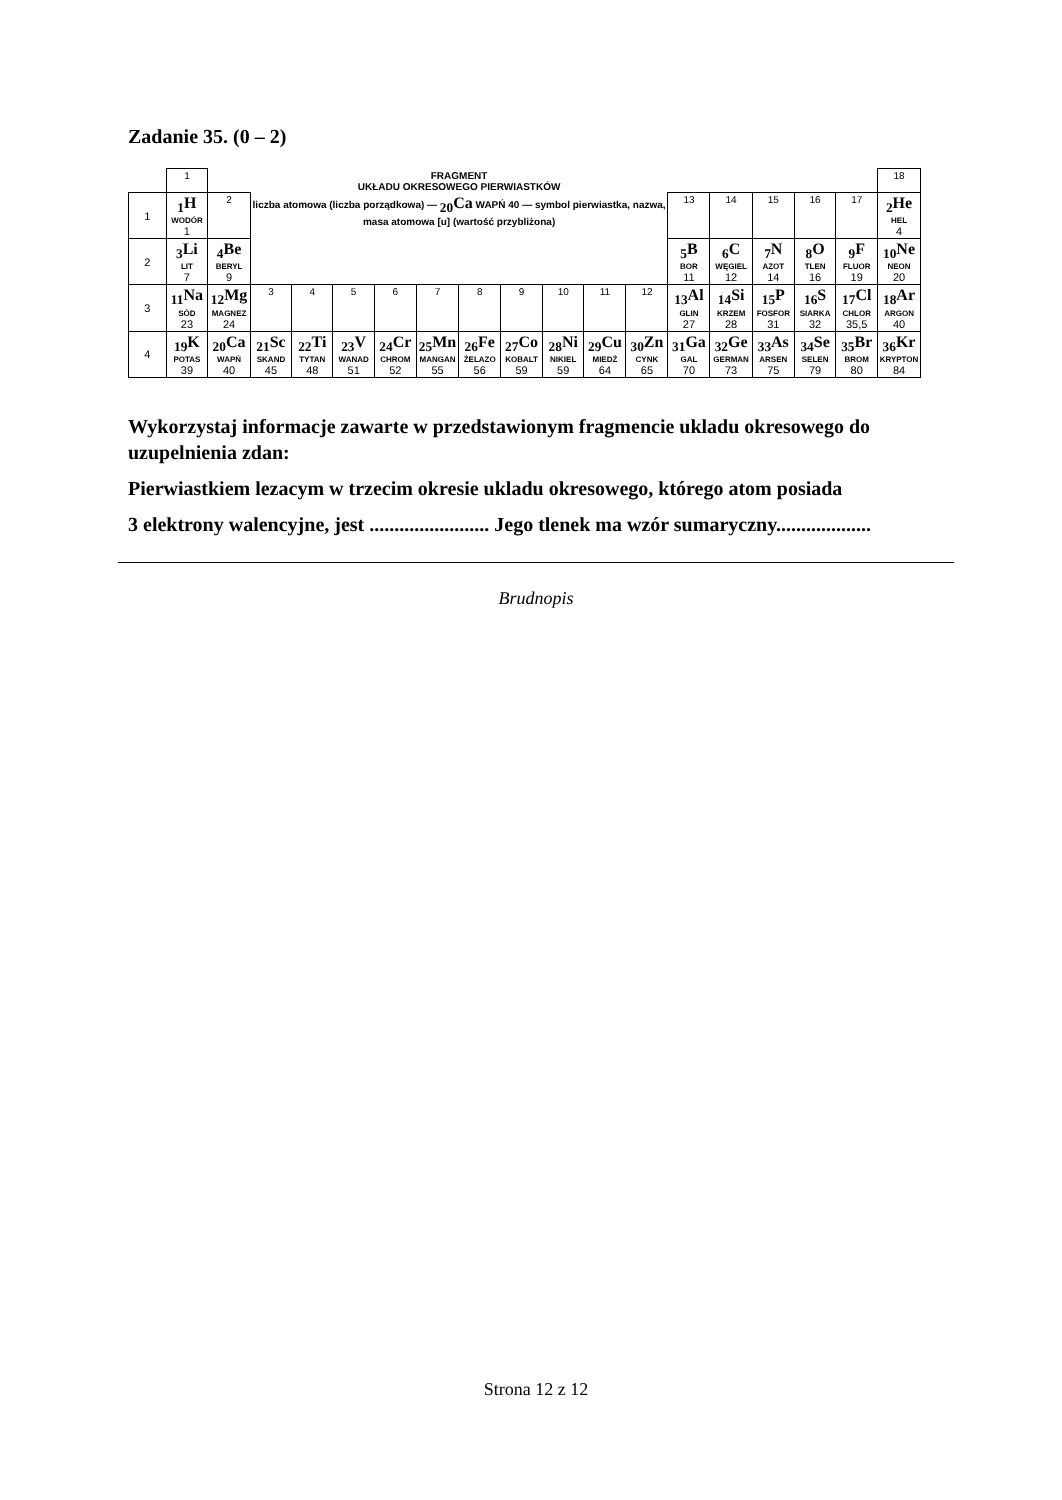Zadanie 35. (0 – 2)
| | 1 | | FRAGMENT UKŁADU OKRESOWEGO PIERWIASTKÓW | | | | | | | | | | | | | | | 18 |
| 1 | <sub>1</sub>H WODÓR 1 | 2 | liczba atomowa (liczba porządkowa) — <sub>20</sub>Ca WAPŃ 40 — symbol pierwiastka, nazwa, masa atomowa [u] (wartość przybliżona) | | | | | | | | | | 13 | 14 | 15 | 16 | 17 | <sub>2</sub>He HEL 4 |
| 2 | <sub>3</sub>Li LIT 7 | <sub>4</sub>Be BERYL 9 | | | | | | | | | | | <sub>5</sub>B BOR 11 | <sub>6</sub>C WĘGIEL 12 | <sub>7</sub>N AZOT 14 | <sub>8</sub>O TLEN 16 | <sub>9</sub>F FLUOR 19 | <sub>10</sub>Ne NEON 20 |
| 3 | <sub>11</sub>Na SÓD 23 | <sub>12</sub>Mg MAGNEZ 24 | 3 | 4 | 5 | 6 | 7 | 8 | 9 | 10 | 11 | 12 | <sub>13</sub>Al GLIN 27 | <sub>14</sub>Si KRZEM 28 | <sub>15</sub>P FOSFOR 31 | <sub>16</sub>S SIARKA 32 | <sub>17</sub>Cl CHLOR 35,5 | <sub>18</sub>Ar ARGON 40 |
| 4 | <sub>19</sub>K POTAS 39 | <sub>20</sub>Ca WAPŃ 40 | <sub>21</sub>Sc SKAND 45 | <sub>22</sub>Ti TYTAN 48 | <sub>23</sub>V WANAD 51 | <sub>24</sub>Cr CHROM 52 | <sub>25</sub>Mn MANGAN 55 | <sub>26</sub>Fe ŻELAZO 56 | <sub>27</sub>Co KOBALT 59 | <sub>28</sub>Ni NIKIEL 59 | <sub>29</sub>Cu MIEDŹ 64 | <sub>30</sub>Zn CYNK 65 | <sub>31</sub>Ga GAL 70 | <sub>32</sub>Ge GERMAN 73 | <sub>33</sub>As ARSEN 75 | <sub>34</sub>Se SELEN 79 | <sub>35</sub>Br BROM 80 | <sub>36</sub>Kr KRYPTON 84 |
Wykorzystaj informacje zawarte w przedstawionym fragmencie ukladu okresowego do uzupelnienia zdan:
Pierwiastkiem lezacym w trzecim okresie ukladu okresowego, którego atom posiada
3 elektrony walencyjne, jest ........................ Jego tlenek ma wzór sumaryczny...................
Brudnopis
Strona 12 z 12